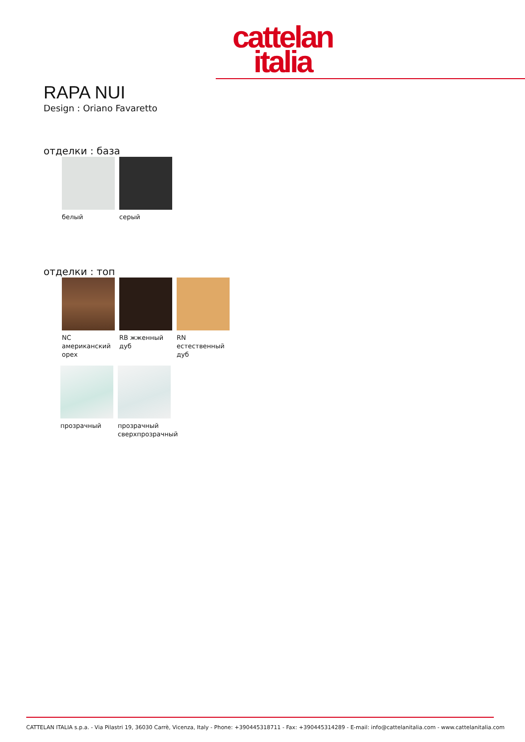cattelan
italia
RAPA NUI
Design : Oriano Favaretto
отделки : база
белый серый
отделки : топ
NC американский орех
RB жженный дуб
RN естественный дуб
прозрачный прозрачный сверхпрозрачный
CATTELAN ITALIA s.p.a. - Via Pilastri 19, 36030 Carrè, Vicenza, Italy - Phone: +390445318711 - Fax: +390445314289 - E-mail: info@cattelanitalia.com - www.cattelanitalia.com